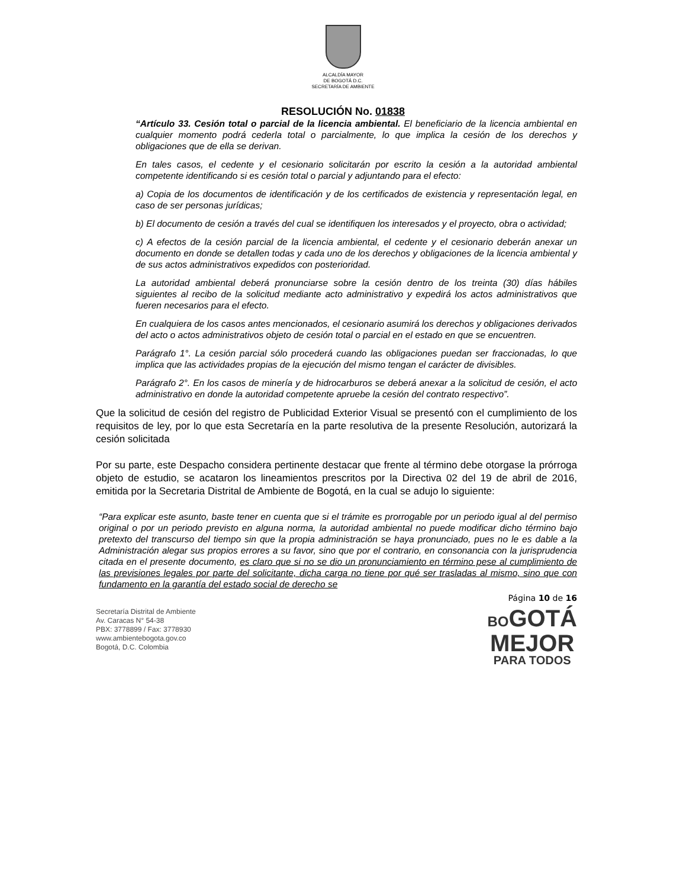ALCALDÍA MAYOR
DE BOGOTÁ D.C.
SECRETARÍA DE AMBIENTE
RESOLUCIÓN No. 01838
“Artículo 33. Cesión total o parcial de la licencia ambiental. El beneficiario de la licencia ambiental en cualquier momento podrá cederla total o parcialmente, lo que implica la cesión de los derechos y obligaciones que de ella se derivan.
En tales casos, el cedente y el cesionario solicitarán por escrito la cesión a la autoridad ambiental competente identificando si es cesión total o parcial y adjuntando para el efecto:
a) Copia de los documentos de identificación y de los certificados de existencia y representación legal, en caso de ser personas jurídicas;
b) El documento de cesión a través del cual se identifiquen los interesados y el proyecto, obra o actividad;
c) A efectos de la cesión parcial de la licencia ambiental, el cedente y el cesionario deberán anexar un documento en donde se detallen todas y cada uno de los derechos y obligaciones de la licencia ambiental y de sus actos administrativos expedidos con posterioridad.
La autoridad ambiental deberá pronunciarse sobre la cesión dentro de los treinta (30) días hábiles siguientes al recibo de la solicitud mediante acto administrativo y expedirá los actos administrativos que fueren necesarios para el efecto.
En cualquiera de los casos antes mencionados, el cesionario asumirá los derechos y obligaciones derivados del acto o actos administrativos objeto de cesión total o parcial en el estado en que se encuentren.
Parágrafo 1°. La cesión parcial sólo procederá cuando las obligaciones puedan ser fraccionadas, lo que implica que las actividades propias de la ejecución del mismo tengan el carácter de divisibles.
Parágrafo 2°. En los casos de minería y de hidrocarburos se deberá anexar a la solicitud de cesión, el acto administrativo en donde la autoridad competente apruebe la cesión del contrato respectivo”.
Que la solicitud de cesión del registro de Publicidad Exterior Visual se presentó con el cumplimiento de los requisitos de ley, por lo que esta Secretaría en la parte resolutiva de la presente Resolución, autorizará la cesión solicitada
Por su parte, este Despacho considera pertinente destacar que frente al término debe otorgase la prórroga objeto de estudio, se acataron los lineamientos prescritos por la Directiva 02 del 19 de abril de 2016, emitida por la Secretaria Distrital de Ambiente de Bogotá, en la cual se adujo lo siguiente:
“Para explicar este asunto, baste tener en cuenta que si el trámite es prorrogable por un periodo igual al del permiso original o por un periodo previsto en alguna norma, la autoridad ambiental no puede modificar dicho término bajo pretexto del transcurso del tiempo sin que la propia administración se haya pronunciado, pues no le es dable a la Administración alegar sus propios errores a su favor, sino que por el contrario, en consonancia con la jurisprudencia citada en el presente documento, es claro que si no se dio un pronunciamiento en término pese al cumplimiento de las previsiones legales por parte del solicitante, dicha carga no tiene por qué ser trasladas al mismo, sino que con fundamento en la garantía del estado social de derecho se
Página 10 de 16
Secretaría Distrital de Ambiente
Av. Caracas N° 54-38
PBX: 3778899 / Fax: 3778930
www.ambientebogota.gov.co
Bogotá, D.C. Colombia
BOGOTÁ
MEJOR
PARA TODOS